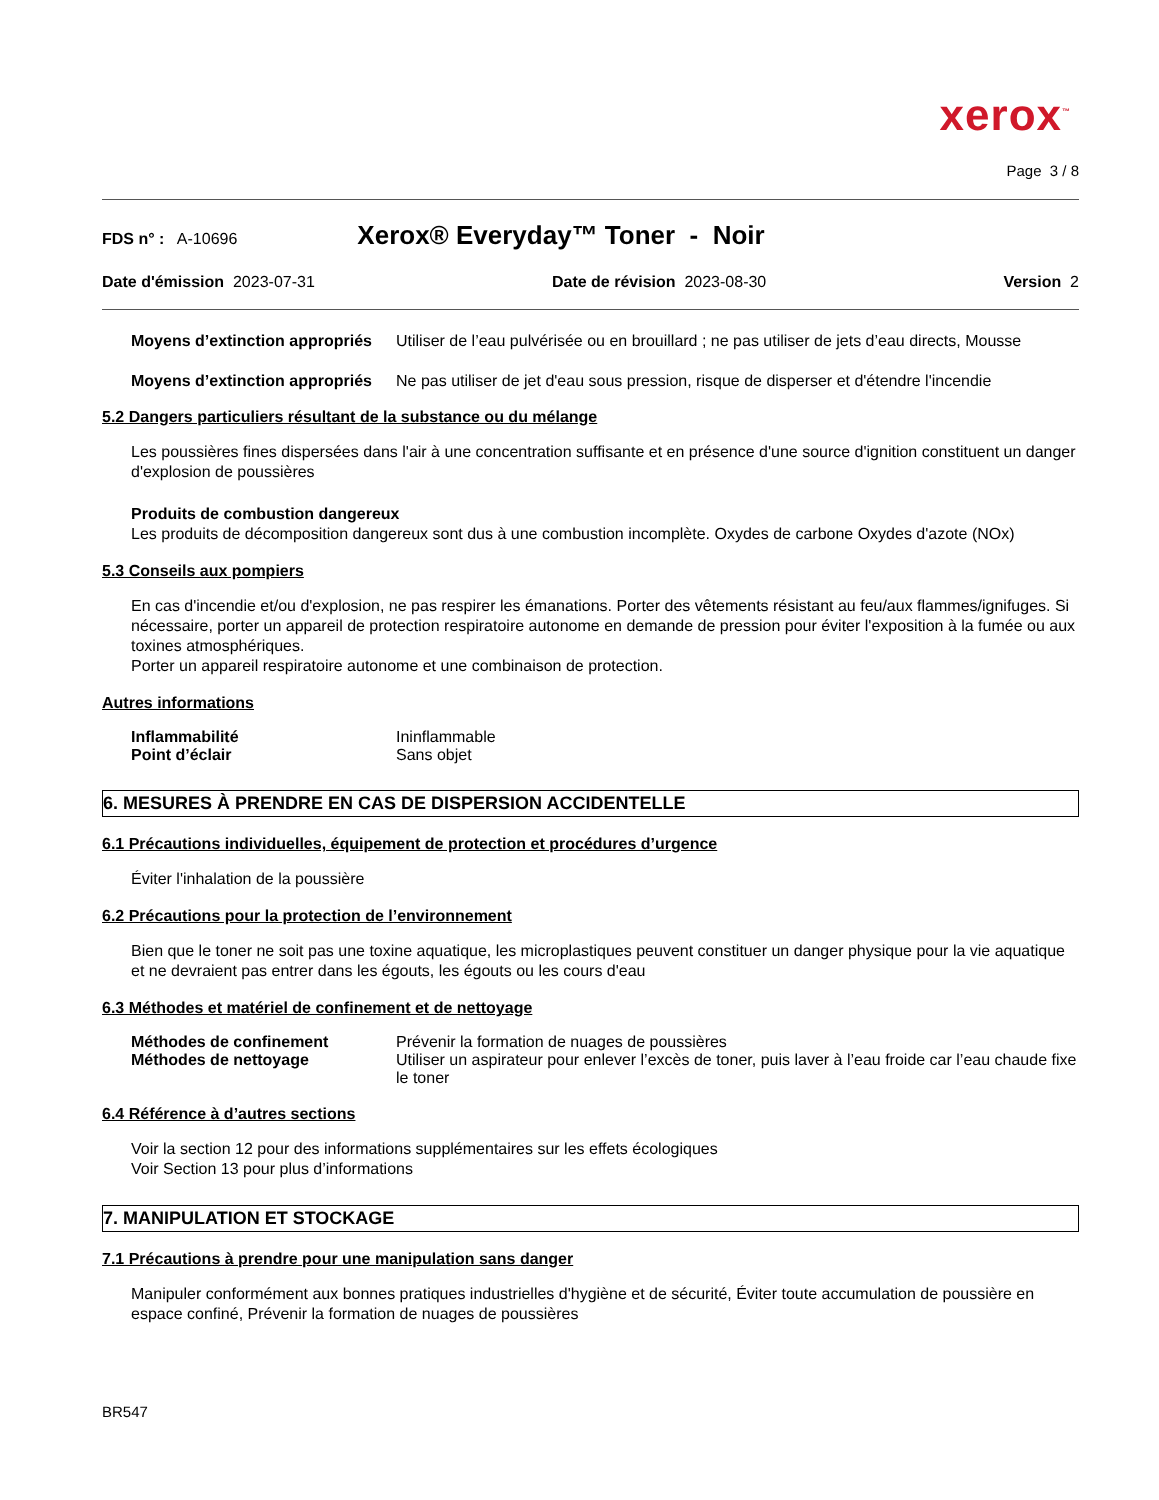xerox<sup>™</sup>
Page 3 / 8
FDS n° : A-10696 Xerox® Everyday™ Toner - Noir
Date d'émission 2023-07-31 Date de révision 2023-08-30 Version 2
Moyens d’extinction appropriés Utiliser de l’eau pulvérisée ou en brouillard ; ne pas utiliser de jets d’eau directs, Mousse
Moyens d’extinction appropriés Ne pas utiliser de jet d'eau sous pression, risque de disperser et d'étendre l'incendie
5.2 Dangers particuliers résultant de la substance ou du mélange
Les poussières fines dispersées dans l'air à une concentration suffisante et en présence d'une source d'ignition constituent un danger d'explosion de poussières
Produits de combustion dangereux
Les produits de décomposition dangereux sont dus à une combustion incomplète. Oxydes de carbone Oxydes d'azote (NOx)
5.3 Conseils aux pompiers
En cas d'incendie et/ou d'explosion, ne pas respirer les émanations. Porter des vêtements résistant au feu/aux flammes/ignifuges. Si nécessaire, porter un appareil de protection respiratoire autonome en demande de pression pour éviter l'exposition à la fumée ou aux toxines atmosphériques.
Porter un appareil respiratoire autonome et une combinaison de protection.
Autres informations
Inflammabilité Ininflammable
Point d’éclair Sans objet
6. MESURES À PRENDRE EN CAS DE DISPERSION ACCIDENTELLE
6.1 Précautions individuelles, équipement de protection et procédures d’urgence
Éviter l'inhalation de la poussière
6.2 Précautions pour la protection de l’environnement
Bien que le toner ne soit pas une toxine aquatique, les microplastiques peuvent constituer un danger physique pour la vie aquatique et ne devraient pas entrer dans les égouts, les égouts ou les cours d'eau
6.3 Méthodes et matériel de confinement et de nettoyage
Méthodes de confinement Prévenir la formation de nuages de poussières
Méthodes de nettoyage Utiliser un aspirateur pour enlever l’excès de toner, puis laver à l’eau froide car l’eau chaude fixe le toner
6.4 Référence à d’autres sections
Voir la section 12 pour des informations supplémentaires sur les effets écologiques
Voir Section 13 pour plus d’informations
7. MANIPULATION ET STOCKAGE
7.1 Précautions à prendre pour une manipulation sans danger
Manipuler conformément aux bonnes pratiques industrielles d'hygiène et de sécurité, Éviter toute accumulation de poussière en espace confiné, Prévenir la formation de nuages de poussières
BR547